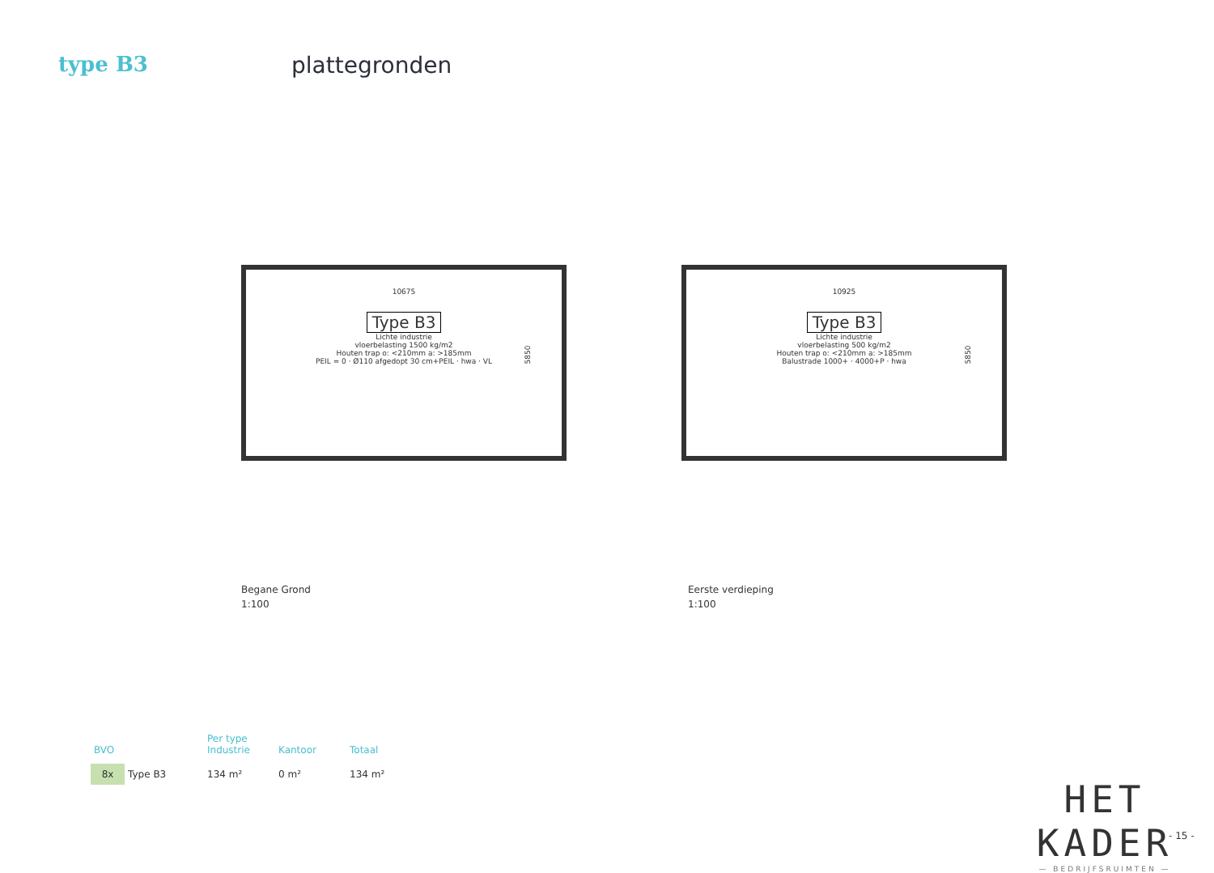type B3 plattegronden
10675
Type B3
Lichte industrie
vloerbelasting 1500 kg/m2
Houten trap o: <210mm a: >185mm
PEIL = 0 · Ø110 afgedopt 30 cm+PEIL · hwa · VL
5850
10925
Type B3
Lichte industrie
vloerbelasting 500 kg/m2
Houten trap o: <210mm a: >185mm
Balustrade 1000+ · 4000+P · hwa
5850
Begane Grond
1:100
Eerste verdieping
1:100
| BVO | | Per type Industrie | Kantoor | Totaal |
| --- | --- | --- | --- | --- |
| 8x | Type B3 | 134 m² | 0 m² | 134 m² |
HET KADER
— BEDRIJFSRUIMTEN —
- 15 -